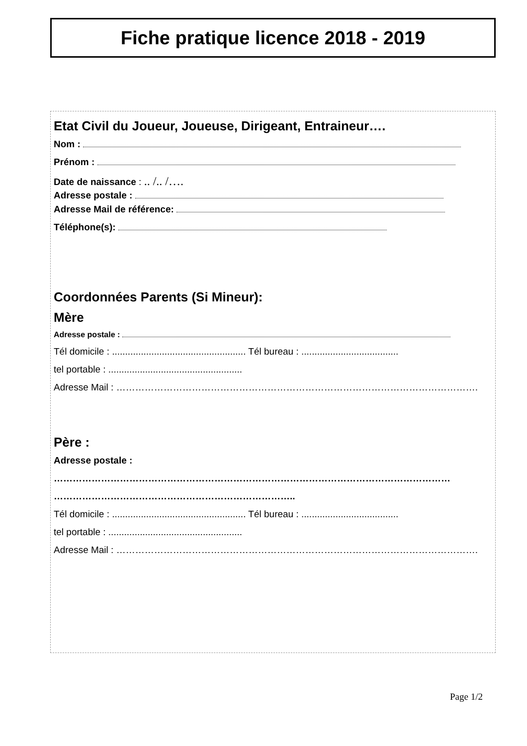Fiche pratique licence 2018 - 2019
Etat Civil du Joueur, Joueuse, Dirigeant, Entraineur….
Nom :
Prénom :
Date de naissance : .. /.. /….
Adresse postale :
Adresse Mail de référence:
Téléphone(s):
Coordonnées Parents (Si Mineur):
Mère
Adresse postale :
Tél domicile : ................................................... Tél bureau : .....................................
tel portable : ...................................................
Adresse Mail : …………………………………………………………………………………………………….
Père :
Adresse postale :
………………………………………………………………………………………………………………
…………………………………………………………………..
Tél domicile : ................................................... Tél bureau : .....................................
tel portable : ...................................................
Adresse Mail : …………………………………………………………………………………………………….
Page 1/2